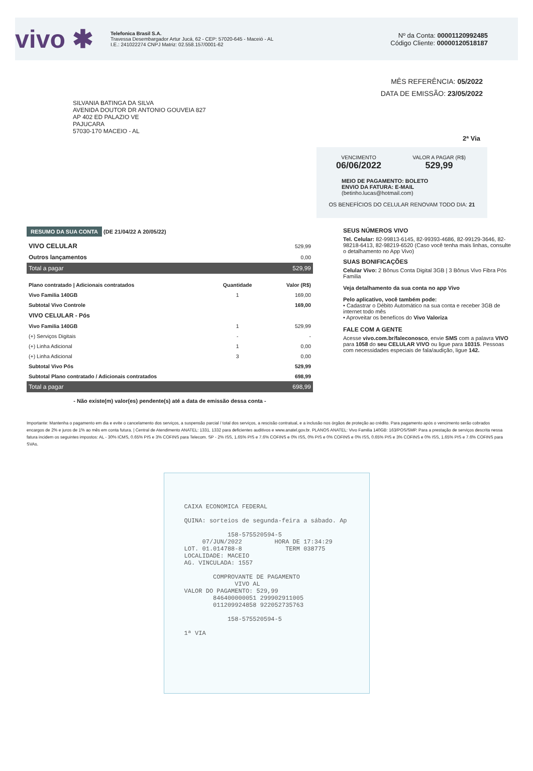vivo ✱
Telefonica Brasil S.A.
Travessa Desembargador Artur Jucá, 62 - CEP: 57020-645 - Maceió - AL
I.E.: 241022274 CNPJ Matriz: 02.558.157/0001-62
Nº da Conta: 00001120992485
Código Cliente: 00000120518187
MÊS REFERÊNCIA: 05/2022
DATA DE EMISSÃO: 23/05/2022
SILVANIA BATINGA DA SILVA
AVENIDA DOUTOR DR ANTONIO GOUVEIA 827
AP 402 ED PALAZIO VE
PAJUCARA
57030-170 MACEIO - AL
2ª Via
| VENCIMENTO 06/06/2022 | VALOR A PAGAR (R$) 529,99 |
MEIO DE PAGAMENTO: BOLETO
ENVIO DA FATURA: E-MAIL
(betinho.lucas@hotmail.com)
OS BENEFÍCIOS DO CELULAR RENOVAM TODO DIA: 21
RESUMO DA SUA CONTA (DE 21/04/22 A 20/05/22)
| VIVO CELULAR | 529,99 |
| Outros lançamentos | 0,00 |
| Total a pagar | 529,99 |
| Plano contratado / Adicionais contratados | Quantidade | Valor (R$) |
| --- | --- | --- |
| Vivo Familia 140GB | 1 | 169,00 |
| Subtotal Vivo Controle | | 169,00 |
| VIVO CELULAR - Pós | | |
| Vivo Familia 140GB | 1 | 529,99 |
| (+) Serviços Digitais | - | - |
| (+) Linha Adicional | 1 | 0,00 |
| (+) Linha Adicional | 3 | 0,00 |
| Subtotal Vivo Pós | | 529,99 |
| Subtotal Plano contratado / Adicionais contratados | | 698,99 |
| Total a pagar | | 698,99 |
- Não existe(m) valor(es) pendente(s) até a data de emissão dessa conta -
SEUS NÚMEROS VIVO
Tel. Celular: 82-99813-6145, 82-99393-4686, 82-99129-3646, 82-98218-6413, 82-98219-6520 (Caso você tenha mais linhas, consulte o detalhamento no App Vivo)
SUAS BONIFICAÇÕES
Celular Vivo: 2 Bônus Conta Digital 3GB | 3 Bônus Vivo Fibra Pós Familia
Veja detalhamento da sua conta no app Vivo
Pelo aplicativo, você também pode:
• Cadastrar o Débito Automático na sua conta e receber 3GB de internet todo mês
• Aproveitar os benefícos do Vivo Valoriza
FALE COM A GENTE
Acesse vivo.com.br/faleconosco, envie SMS com a palavra VIVO para 1058 do seu CELULAR VIVO ou ligue para 10315. Pessoas com necessidades especiais de fala/audição, ligue 142.
Importante: Mantenha o pagamento em dia e evite o cancelamento dos serviços, a suspensão parcial / total dos serviços, a rescisão contratual, e a inclusão nos órgãos de proteção ao crédito. Para pagamento após o vencimento serão cobrados encargos de 2% e juros de 1% ao mês em conta futura. | Central de Atendimento ANATEL: 1331, 1332 para deficientes auditivos e www.anatel.gov.br. PLANOS ANATEL: Vivo Familia 140GB: 163/POS/SMP. Para a prestação de serviços descrita nessa fatura incidem os seguintes impostos: AL - 30% ICMS, 0.65% PIS e 3% COFINS para Telecom. SP - 2% ISS, 1.65% PIS e 7.6% COFINS e 0% ISS, 0% PIS e 0% COFINS e 0% ISS, 0.65% PIS e 3% COFINS e 0% ISS, 1.65% PIS e 7.6% COFINS para SVAs.
CAIXA ECONOMICA FEDERAL QUINA: sorteios de segunda-feira a sábado. Ap 158-575520594-5 07/JUN/2022 HORA DE 17:34:29 LOT. 01.014788-8 TERM 038775 LOCALIDADE: MACEIO AG. VINCULADA: 1557 COMPROVANTE DE PAGAMENTO VIVO AL VALOR DO PAGAMENTO: 529,99 846400000051 299902911005 011209924858 922052735763 158-575520594-5 1ª VIA